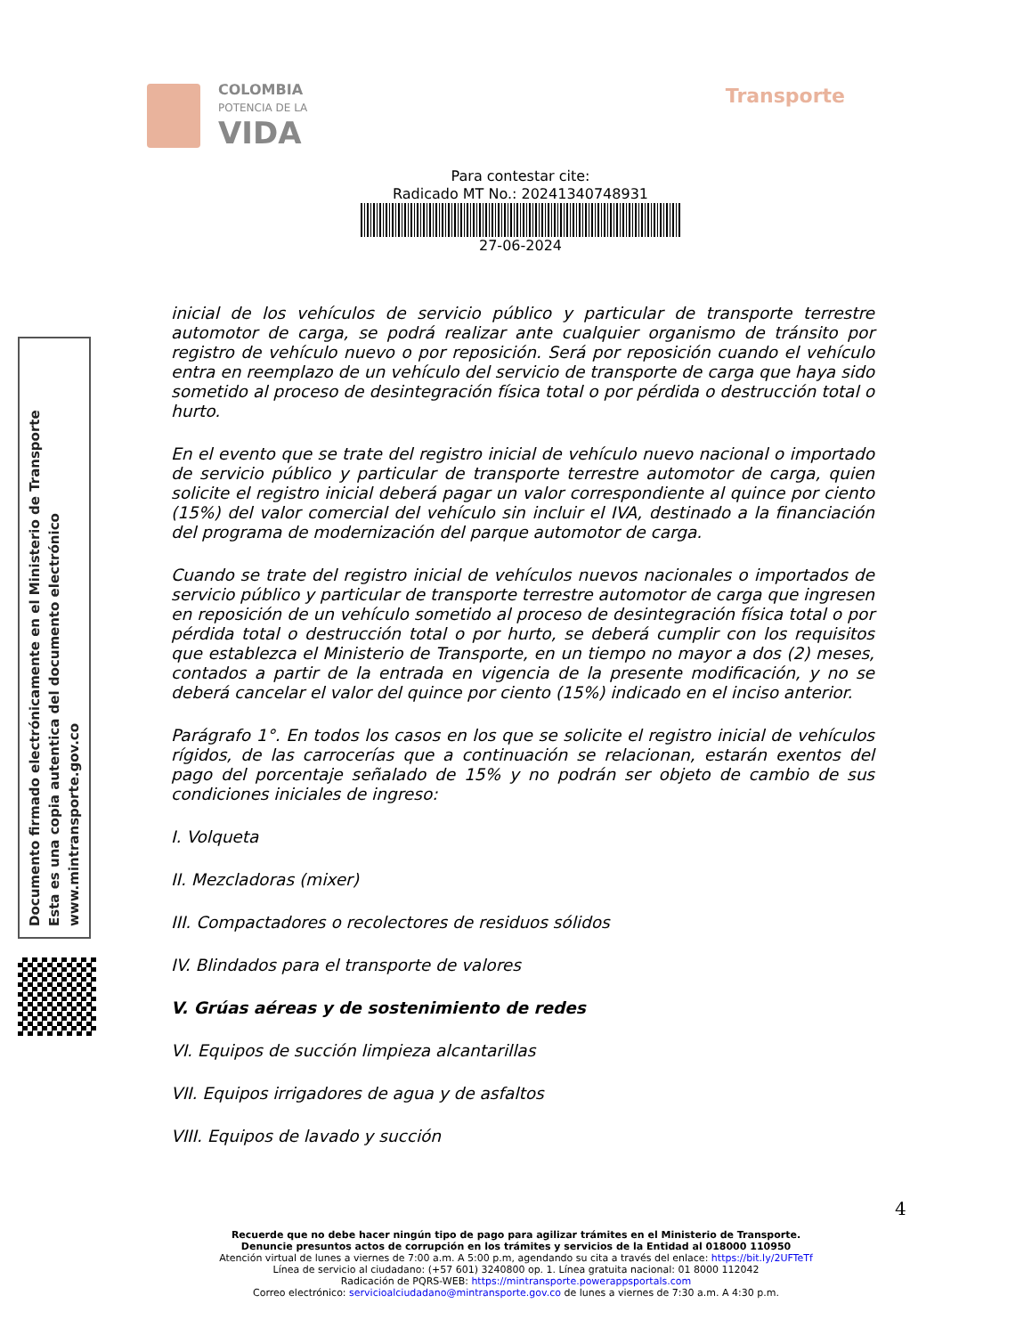COLOMBIA
POTENCIA DE LA
VIDA
Transporte
Para contestar cite:
Radicado MT No.: 20241340748931
27-06-2024
inicial de los vehículos de servicio público y particular de transporte terrestre automotor de carga, se podrá realizar ante cualquier organismo de tránsito por registro de vehículo nuevo o por reposición. Será por reposición cuando el vehículo entra en reemplazo de un vehículo del servicio de transporte de carga que haya sido sometido al proceso de desintegración física total o por pérdida o destrucción total o hurto.
En el evento que se trate del registro inicial de vehículo nuevo nacional o importado de servicio público y particular de transporte terrestre automotor de carga, quien solicite el registro inicial deberá pagar un valor correspondiente al quince por ciento (15%) del valor comercial del vehículo sin incluir el IVA, destinado a la financiación del programa de modernización del parque automotor de carga.
Cuando se trate del registro inicial de vehículos nuevos nacionales o importados de servicio público y particular de transporte terrestre automotor de carga que ingresen en reposición de un vehículo sometido al proceso de desintegración física total o por pérdida total o destrucción total o por hurto, se deberá cumplir con los requisitos que establezca el Ministerio de Transporte, en un tiempo no mayor a dos (2) meses, contados a partir de la entrada en vigencia de la presente modificación, y no se deberá cancelar el valor del quince por ciento (15%) indicado en el inciso anterior.
Parágrafo 1°. En todos los casos en los que se solicite el registro inicial de vehículos rígidos, de las carrocerías que a continuación se relacionan, estarán exentos del pago del porcentaje señalado de 15% y no podrán ser objeto de cambio de sus condiciones iniciales de ingreso:
I. Volqueta
II. Mezcladoras (mixer)
III. Compactadores o recolectores de residuos sólidos
IV. Blindados para el transporte de valores
V. Grúas aéreas y de sostenimiento de redes
VI. Equipos de succión limpieza alcantarillas
VII. Equipos irrigadores de agua y de asfaltos
VIII. Equipos de lavado y succión
Documento firmado electrónicamente en el Ministerio de Transporte
Esta es una copia autentica del documento electrónico
www.mintransporte.gov.co
4
Recuerde que no debe hacer ningún tipo de pago para agilizar trámites en el Ministerio de Transporte.
Denuncie presuntos actos de corrupción en los trámites y servicios de la Entidad al 018000 110950
Atención virtual de lunes a viernes de 7:00 a.m. A 5:00 p.m, agendando su cita a través del enlace: https://bit.ly/2UFTeTf
Línea de servicio al ciudadano: (+57 601) 3240800 op. 1. Línea gratuita nacional: 01 8000 112042
Radicación de PQRS-WEB: https://mintransporte.powerappsportals.com
Correo electrónico: servicioalciudadano@mintransporte.gov.co de lunes a viernes de 7:30 a.m. A 4:30 p.m.